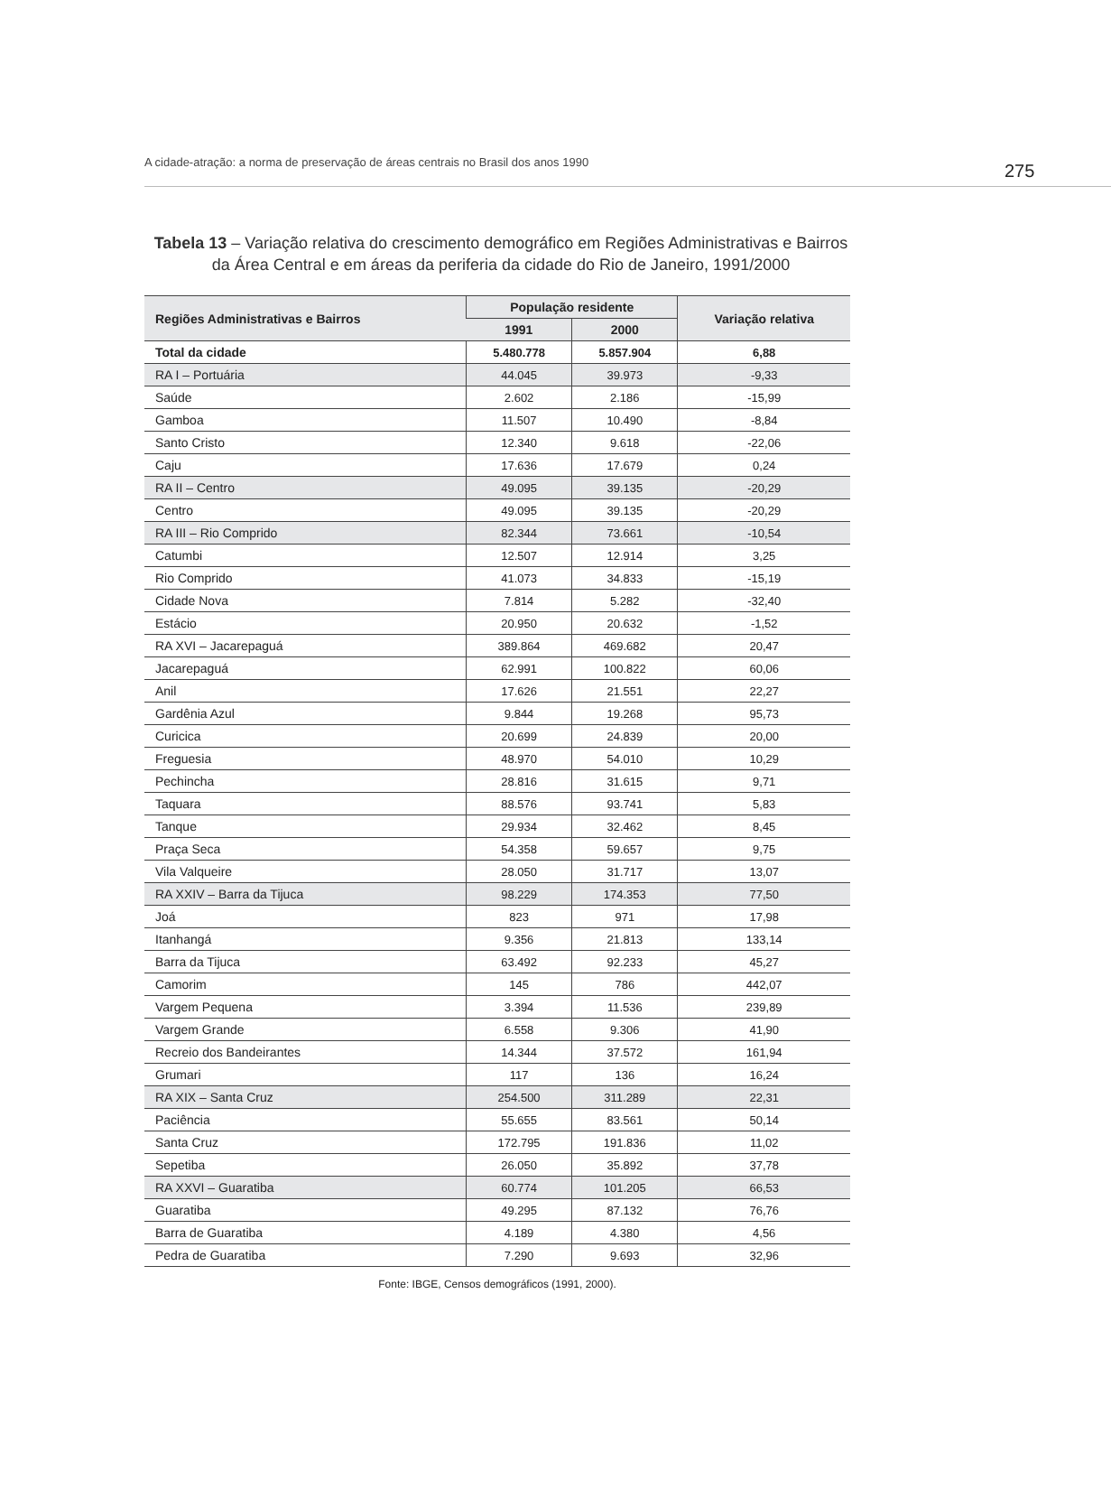A cidade-atração: a norma de preservação de áreas centrais no Brasil dos anos 1990 275
Tabela 13 – Variação relativa do crescimento demográfico em Regiões Administrativas e Bairros da Área Central e em áreas da periferia da cidade do Rio de Janeiro, 1991/2000
| Regiões Administrativas e Bairros | População residente | | Variação relativa |
| --- | --- | --- | --- |
| | 1991 | 2000 | |
| Total da cidade | 5.480.778 | 5.857.904 | 6,88 |
| RA I – Portuária | 44.045 | 39.973 | -9,33 |
| Saúde | 2.602 | 2.186 | -15,99 |
| Gamboa | 11.507 | 10.490 | -8,84 |
| Santo Cristo | 12.340 | 9.618 | -22,06 |
| Caju | 17.636 | 17.679 | 0,24 |
| RA II – Centro | 49.095 | 39.135 | -20,29 |
| Centro | 49.095 | 39.135 | -20,29 |
| RA III – Rio Comprido | 82.344 | 73.661 | -10,54 |
| Catumbi | 12.507 | 12.914 | 3,25 |
| Rio Comprido | 41.073 | 34.833 | -15,19 |
| Cidade Nova | 7.814 | 5.282 | -32,40 |
| Estácio | 20.950 | 20.632 | -1,52 |
| RA XVI – Jacarepaguá | 389.864 | 469.682 | 20,47 |
| Jacarepaguá | 62.991 | 100.822 | 60,06 |
| Anil | 17.626 | 21.551 | 22,27 |
| Gardênia Azul | 9.844 | 19.268 | 95,73 |
| Curicica | 20.699 | 24.839 | 20,00 |
| Freguesia | 48.970 | 54.010 | 10,29 |
| Pechincha | 28.816 | 31.615 | 9,71 |
| Taquara | 88.576 | 93.741 | 5,83 |
| Tanque | 29.934 | 32.462 | 8,45 |
| Praça Seca | 54.358 | 59.657 | 9,75 |
| Vila Valqueire | 28.050 | 31.717 | 13,07 |
| RA XXIV – Barra da Tijuca | 98.229 | 174.353 | 77,50 |
| Joá | 823 | 971 | 17,98 |
| Itanhangá | 9.356 | 21.813 | 133,14 |
| Barra da Tijuca | 63.492 | 92.233 | 45,27 |
| Camorim | 145 | 786 | 442,07 |
| Vargem Pequena | 3.394 | 11.536 | 239,89 |
| Vargem Grande | 6.558 | 9.306 | 41,90 |
| Recreio dos Bandeirantes | 14.344 | 37.572 | 161,94 |
| Grumari | 117 | 136 | 16,24 |
| RA XIX – Santa Cruz | 254.500 | 311.289 | 22,31 |
| Paciência | 55.655 | 83.561 | 50,14 |
| Santa Cruz | 172.795 | 191.836 | 11,02 |
| Sepetiba | 26.050 | 35.892 | 37,78 |
| RA XXVI – Guaratiba | 60.774 | 101.205 | 66,53 |
| Guaratiba | 49.295 | 87.132 | 76,76 |
| Barra de Guaratiba | 4.189 | 4.380 | 4,56 |
| Pedra de Guaratiba | 7.290 | 9.693 | 32,96 |
Fonte: IBGE, Censos demográficos (1991, 2000).